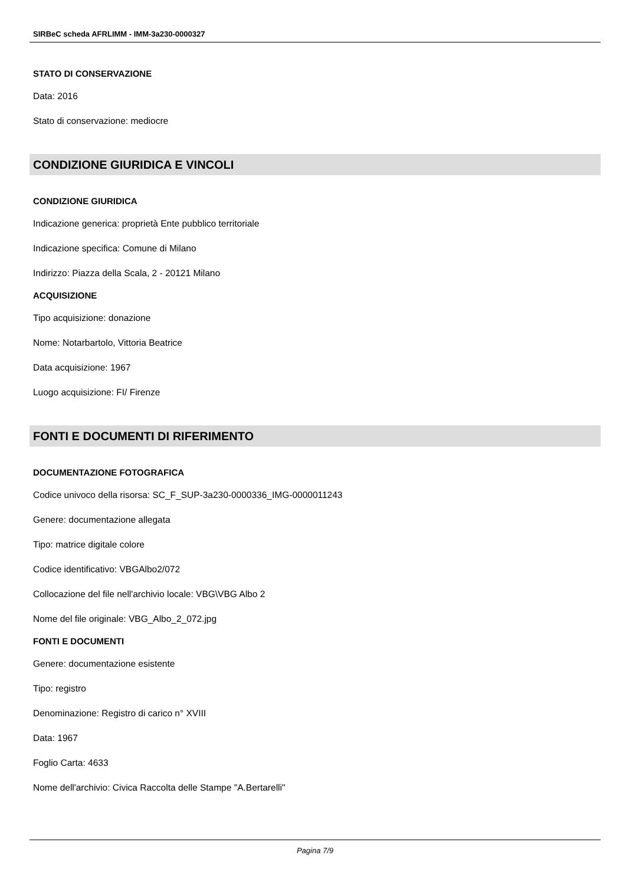SIRBeC scheda AFRLIMM - IMM-3a230-0000327
STATO DI CONSERVAZIONE
Data: 2016
Stato di conservazione: mediocre
CONDIZIONE GIURIDICA E VINCOLI
CONDIZIONE GIURIDICA
Indicazione generica: proprietà Ente pubblico territoriale
Indicazione specifica: Comune di Milano
Indirizzo: Piazza della Scala, 2 - 20121 Milano
ACQUISIZIONE
Tipo acquisizione: donazione
Nome: Notarbartolo, Vittoria Beatrice
Data acquisizione: 1967
Luogo acquisizione: FI/ Firenze
FONTI E DOCUMENTI DI RIFERIMENTO
DOCUMENTAZIONE FOTOGRAFICA
Codice univoco della risorsa: SC_F_SUP-3a230-0000336_IMG-0000011243
Genere: documentazione allegata
Tipo: matrice digitale colore
Codice identificativo: VBGAlbo2/072
Collocazione del file nell'archivio locale: VBG\VBG Albo 2
Nome del file originale: VBG_Albo_2_072.jpg
FONTI E DOCUMENTI
Genere: documentazione esistente
Tipo: registro
Denominazione: Registro di carico n° XVIII
Data: 1967
Foglio Carta: 4633
Nome dell'archivio: Civica Raccolta delle Stampe "A.Bertarelli"
Pagina 7/9